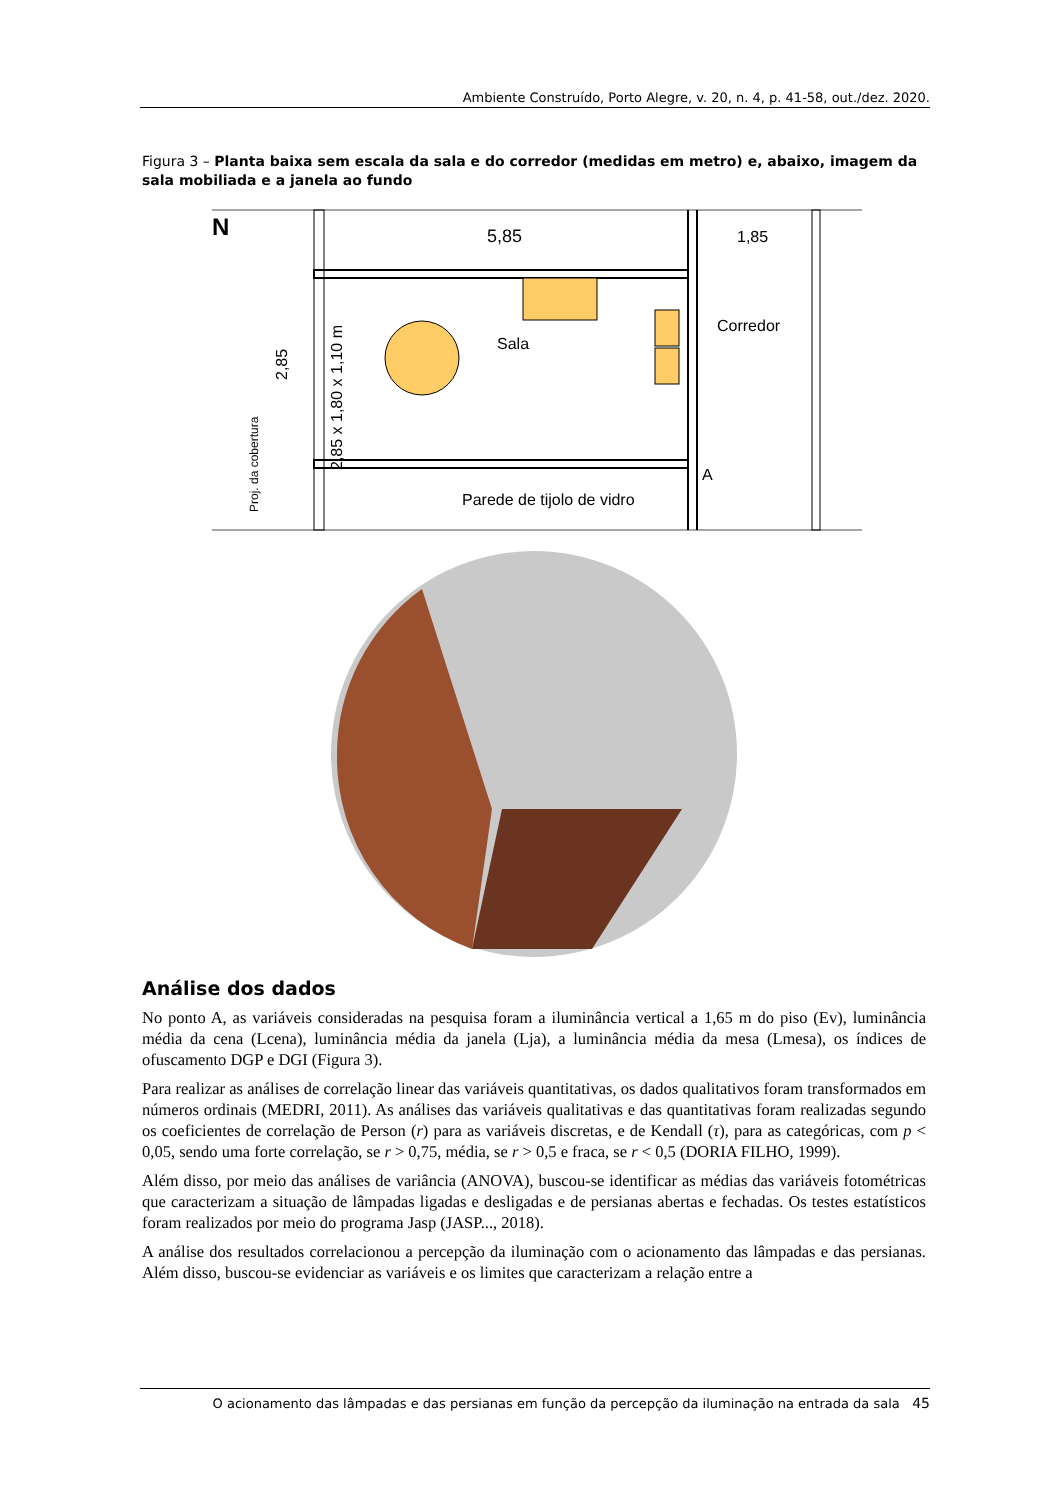Ambiente Construído, Porto Alegre, v. 20, n. 4, p. 41-58, out./dez. 2020.
Figura 3 – Planta baixa sem escala da sala e do corredor (medidas em metro) e, abaixo, imagem da sala mobiliada e a janela ao fundo
N
5,85
1,85
Sala
Corredor
A
Parede de tijolo de vidro
2,85
2,85 x 1,80 x 1,10 m
Proj. da cobertura
Análise dos dados
No ponto A, as variáveis consideradas na pesquisa foram a iluminância vertical a 1,65 m do piso (Ev), luminância média da cena (Lcena), luminância média da janela (Lja), a luminância média da mesa (Lmesa), os índices de ofuscamento DGP e DGI (Figura 3).
Para realizar as análises de correlação linear das variáveis quantitativas, os dados qualitativos foram transformados em números ordinais (MEDRI, 2011). As análises das variáveis qualitativas e das quantitativas foram realizadas segundo os coeficientes de correlação de Person (r) para as variáveis discretas, e de Kendall (τ), para as categóricas, com p < 0,05, sendo uma forte correlação, se r > 0,75, média, se r > 0,5 e fraca, se r < 0,5 (DORIA FILHO, 1999).
Além disso, por meio das análises de variância (ANOVA), buscou-se identificar as médias das variáveis fotométricas que caracterizam a situação de lâmpadas ligadas e desligadas e de persianas abertas e fechadas. Os testes estatísticos foram realizados por meio do programa Jasp (JASP..., 2018).
A análise dos resultados correlacionou a percepção da iluminação com o acionamento das lâmpadas e das persianas. Além disso, buscou-se evidenciar as variáveis e os limites que caracterizam a relação entre a
O acionamento das lâmpadas e das persianas em função da percepção da iluminação na entrada da sala 45